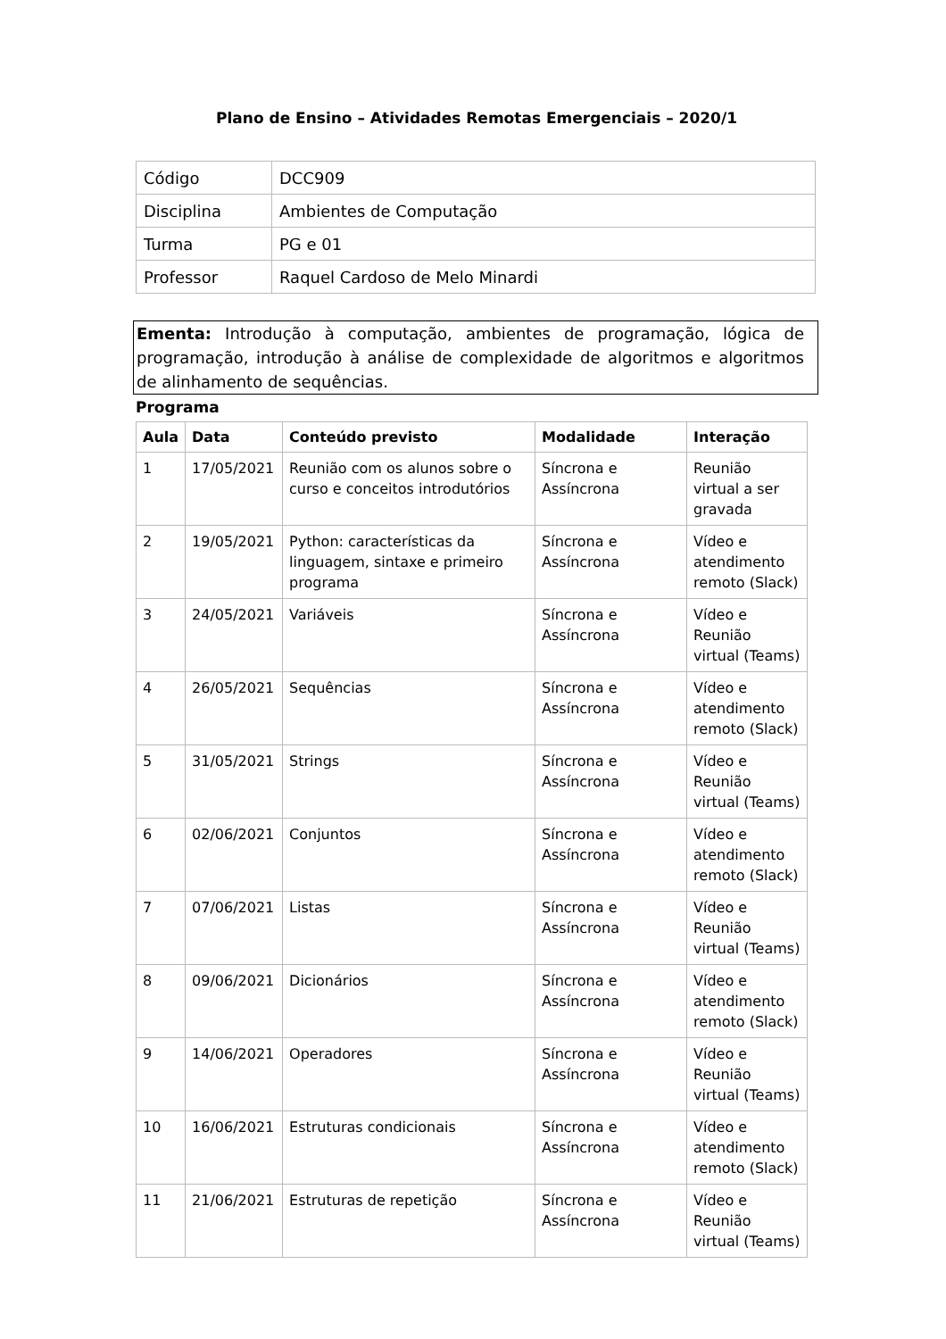Plano de Ensino – Atividades Remotas Emergenciais – 2020/1
| Código | DCC909 |
| Disciplina | Ambientes de Computação |
| Turma | PG e 01 |
| Professor | Raquel Cardoso de Melo Minardi |
Ementa: Introdução à computação, ambientes de programação, lógica de programação, introdução à análise de complexidade de algoritmos e algoritmos de alinhamento de sequências.
Programa
| Aula | Data | Conteúdo previsto | Modalidade | Interação |
| --- | --- | --- | --- | --- |
| 1 | 17/05/2021 | Reunião com os alunos sobre o curso e conceitos introdutórios | Síncrona e Assíncrona | Reunião virtual a ser gravada |
| 2 | 19/05/2021 | Python: características da linguagem, sintaxe e primeiro programa | Síncrona e Assíncrona | Vídeo e atendimento remoto (Slack) |
| 3 | 24/05/2021 | Variáveis | Síncrona e Assíncrona | Vídeo e Reunião virtual (Teams) |
| 4 | 26/05/2021 | Sequências | Síncrona e Assíncrona | Vídeo e atendimento remoto (Slack) |
| 5 | 31/05/2021 | Strings | Síncrona e Assíncrona | Vídeo e Reunião virtual (Teams) |
| 6 | 02/06/2021 | Conjuntos | Síncrona e Assíncrona | Vídeo e atendimento remoto (Slack) |
| 7 | 07/06/2021 | Listas | Síncrona e Assíncrona | Vídeo e Reunião virtual (Teams) |
| 8 | 09/06/2021 | Dicionários | Síncrona e Assíncrona | Vídeo e atendimento remoto (Slack) |
| 9 | 14/06/2021 | Operadores | Síncrona e Assíncrona | Vídeo e Reunião virtual (Teams) |
| 10 | 16/06/2021 | Estruturas condicionais | Síncrona e Assíncrona | Vídeo e atendimento remoto (Slack) |
| 11 | 21/06/2021 | Estruturas de repetição | Síncrona e Assíncrona | Vídeo e Reunião virtual (Teams) |